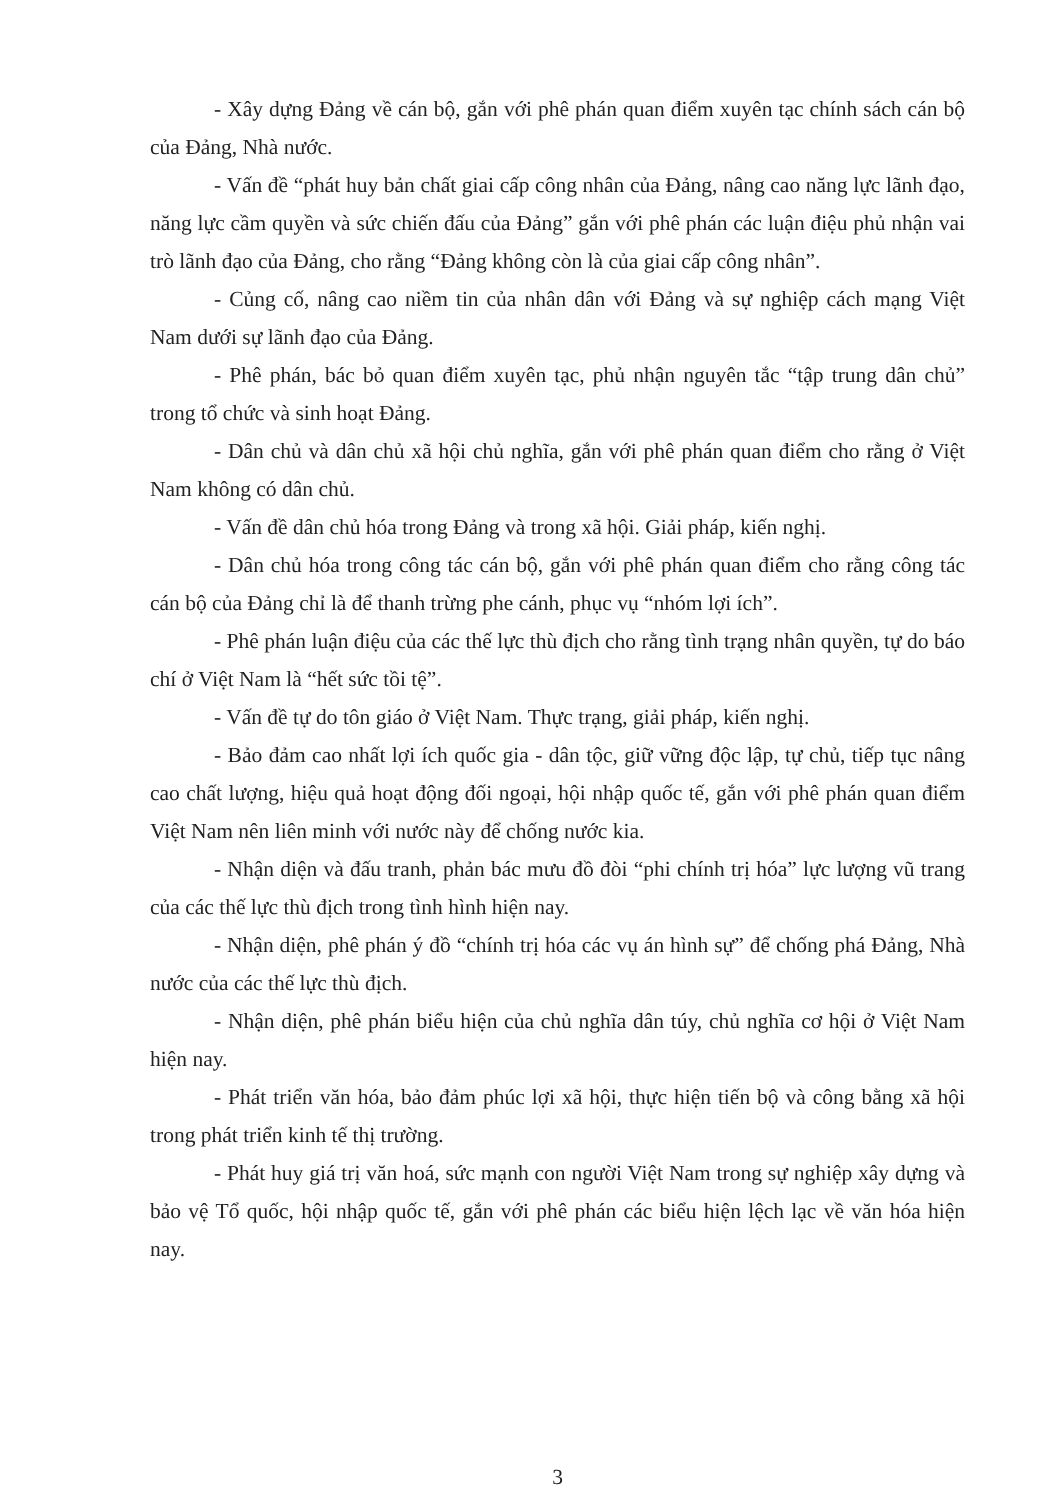- Xây dựng Đảng về cán bộ, gắn với phê phán quan điểm xuyên tạc chính sách cán bộ của Đảng, Nhà nước.
- Vấn đề “phát huy bản chất giai cấp công nhân của Đảng, nâng cao năng lực lãnh đạo, năng lực cầm quyền và sức chiến đấu của Đảng” gắn với phê phán các luận điệu phủ nhận vai trò lãnh đạo của Đảng, cho rằng “Đảng không còn là của giai cấp công nhân”.
- Củng cố, nâng cao niềm tin của nhân dân với Đảng và sự nghiệp cách mạng Việt Nam dưới sự lãnh đạo của Đảng.
- Phê phán, bác bỏ quan điểm xuyên tạc, phủ nhận nguyên tắc “tập trung dân chủ” trong tổ chức và sinh hoạt Đảng.
- Dân chủ và dân chủ xã hội chủ nghĩa, gắn với phê phán quan điểm cho rằng ở Việt Nam không có dân chủ.
- Vấn đề dân chủ hóa trong Đảng và trong xã hội. Giải pháp, kiến nghị.
- Dân chủ hóa trong công tác cán bộ, gắn với phê phán quan điểm cho rằng công tác cán bộ của Đảng chỉ là để thanh trừng phe cánh, phục vụ “nhóm lợi ích”.
- Phê phán luận điệu của các thế lực thù địch cho rằng tình trạng nhân quyền, tự do báo chí ở Việt Nam là “hết sức tồi tệ”.
- Vấn đề tự do tôn giáo ở Việt Nam. Thực trạng, giải pháp, kiến nghị.
- Bảo đảm cao nhất lợi ích quốc gia - dân tộc, giữ vững độc lập, tự chủ, tiếp tục nâng cao chất lượng, hiệu quả hoạt động đối ngoại, hội nhập quốc tế, gắn với phê phán quan điểm Việt Nam nên liên minh với nước này để chống nước kia.
- Nhận diện và đấu tranh, phản bác mưu đồ đòi “phi chính trị hóa” lực lượng vũ trang của các thế lực thù địch trong tình hình hiện nay.
- Nhận diện, phê phán ý đồ “chính trị hóa các vụ án hình sự” để chống phá Đảng, Nhà nước của các thế lực thù địch.
- Nhận diện, phê phán biểu hiện của chủ nghĩa dân túy, chủ nghĩa cơ hội ở Việt Nam hiện nay.
- Phát triển văn hóa, bảo đảm phúc lợi xã hội, thực hiện tiến bộ và công bằng xã hội trong phát triển kinh tế thị trường.
- Phát huy giá trị văn hoá, sức mạnh con người Việt Nam trong sự nghiệp xây dựng và bảo vệ Tổ quốc, hội nhập quốc tế, gắn với phê phán các biểu hiện lệch lạc về văn hóa hiện nay.
3